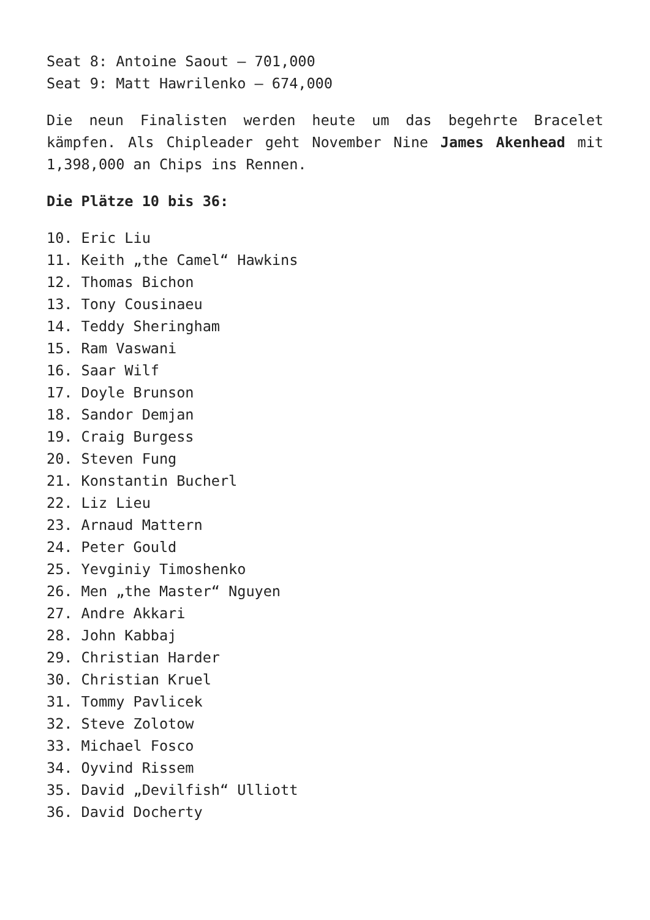Seat 8: Antoine Saout – 701,000
Seat 9: Matt Hawrilenko – 674,000
Die neun Finalisten werden heute um das begehrte Bracelet kämpfen. Als Chipleader geht November Nine James Akenhead mit 1,398,000 an Chips ins Rennen.
Die Plätze 10 bis 36:
10. Eric Liu
11. Keith „the Camel“ Hawkins
12. Thomas Bichon
13. Tony Cousinaeu
14. Teddy Sheringham
15. Ram Vaswani
16. Saar Wilf
17. Doyle Brunson
18. Sandor Demjan
19. Craig Burgess
20. Steven Fung
21. Konstantin Bucherl
22. Liz Lieu
23. Arnaud Mattern
24. Peter Gould
25. Yevginiy Timoshenko
26. Men „the Master“ Nguyen
27. Andre Akkari
28. John Kabbaj
29. Christian Harder
30. Christian Kruel
31. Tommy Pavlicek
32. Steve Zolotow
33. Michael Fosco
34. Oyvind Rissem
35. David „Devilfish“ Ulliott
36. David Docherty